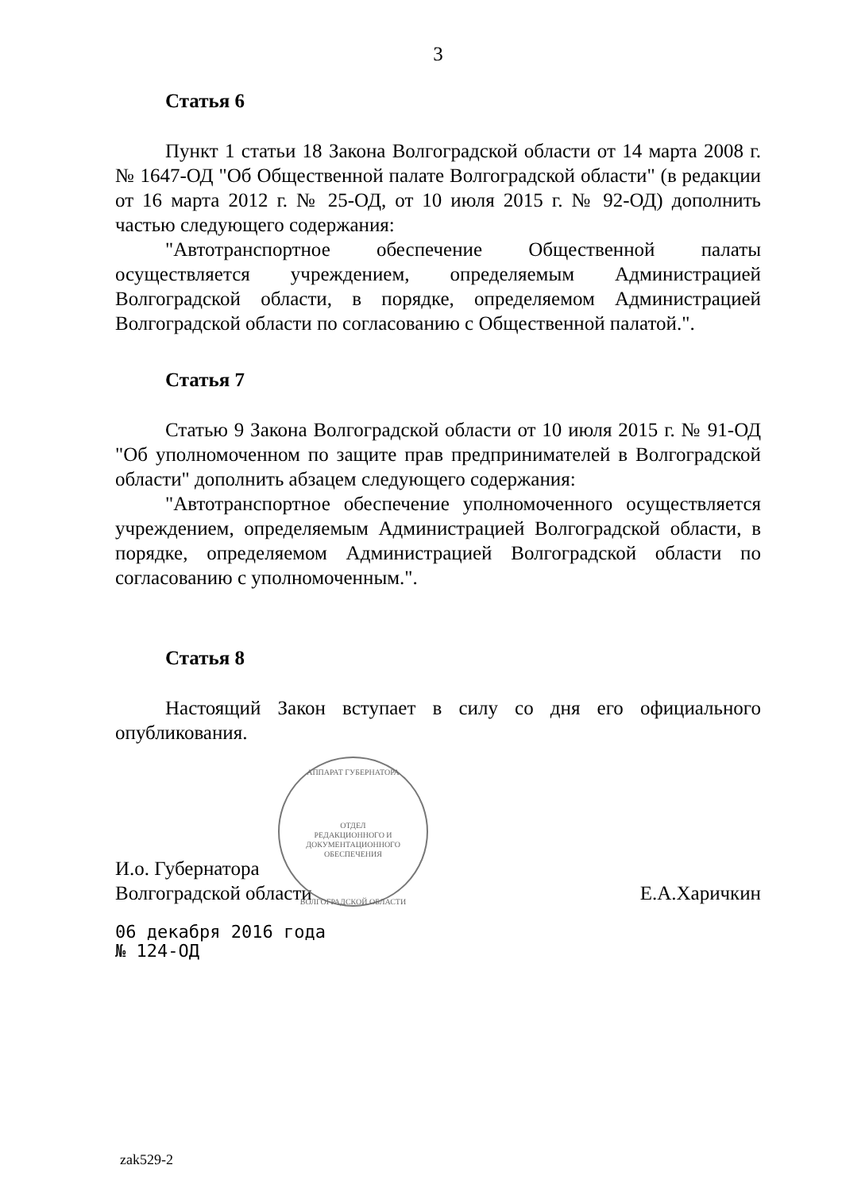АППАРАТ ГУБЕРНАТОРА
ОТДЕЛ
РЕДАКЦИОННОГО И
ДОКУМЕНТАЦИОННОГО
ОБЕСПЕЧЕНИЯ
ВОЛГОГРАДСКОЙ ОБЛАСТИ
3
Статья 6
Пункт 1 статьи 18 Закона Волгоградской области от 14 марта 2008 г. № 1647-ОД "Об Общественной палате Волгоградской области" (в редакции от 16 марта 2012 г. № 25-ОД, от 10 июля 2015 г. № 92-ОД) дополнить частью следующего содержания:
"Автотранспортное обеспечение Общественной палаты осуществляется учреждением, определяемым Администрацией Волгоградской области, в порядке, определяемом Администрацией Волгоградской области по согласованию с Общественной палатой.".
Статья 7
Статью 9 Закона Волгоградской области от 10 июля 2015 г. № 91-ОД "Об уполномоченном по защите прав предпринимателей в Волгоградской области" дополнить абзацем следующего содержания:
"Автотранспортное обеспечение уполномоченного осуществляется учреждением, определяемым Администрацией Волгоградской области, в порядке, определяемом Администрацией Волгоградской области по согласованию с уполномоченным.".
Статья 8
Настоящий Закон вступает в силу со дня его официального опубликования.
И.о. Губернатора
Волгоградской области
Е.А.Харичкин
06 декабря 2016 года
№ 124-ОД
zak529-2